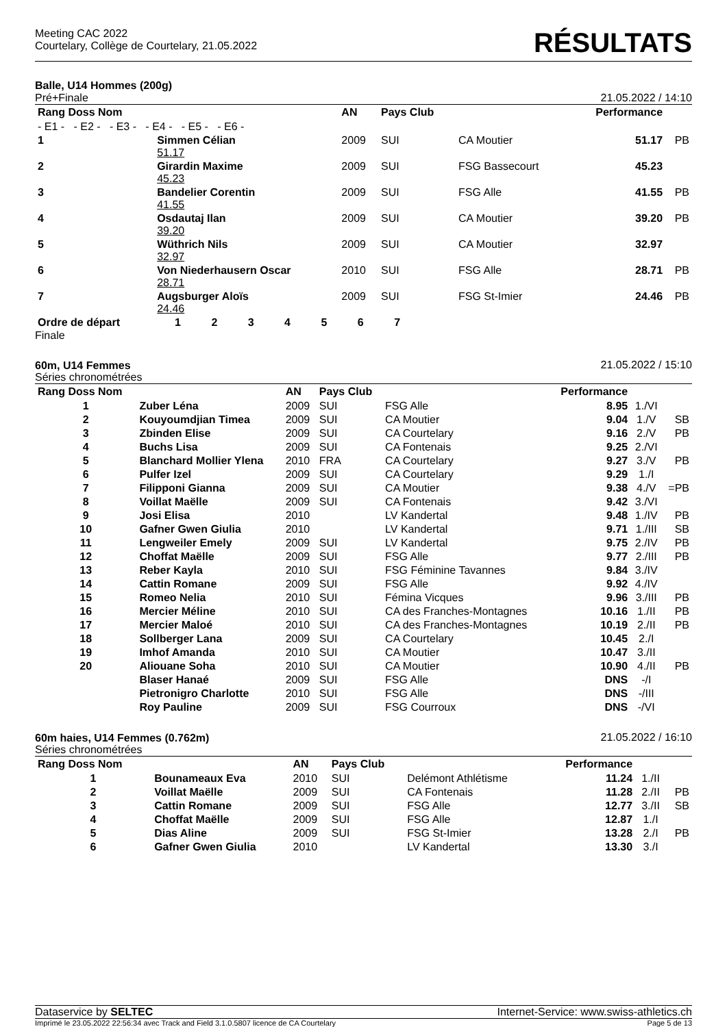Meeting CAC 2022
Courtelary, Collège de Courtelary, 21.05.2022
RÉSULTATS
Balle, U14 Hommes (200g)
Pré+Finale 21.05.2022 / 14:10
| Rang Doss Nom | | AN | Pays Club | | Performance | |
| --- | --- | --- | --- | --- | --- | --- |
| - E1 - - E2 - - E3 - - E4 - - E5 - - E6 - | | | | | | |
| 1 | Simmen Célian 51.17 | 2009 | SUI | CA Moutier | 51.17 | PB |
| 2 | Girardin Maxime 45.23 | 2009 | SUI | FSG Bassecourt | 45.23 | |
| 3 | Bandelier Corentin 41.55 | 2009 | SUI | FSG Alle | 41.55 | PB |
| 4 | Osdautaj Ilan 39.20 | 2009 | SUI | CA Moutier | 39.20 | PB |
| 5 | Wüthrich Nils 32.97 | 2009 | SUI | CA Moutier | 32.97 | |
| 6 | Von Niederhausern Oscar 28.71 | 2010 | SUI | FSG Alle | 28.71 | PB |
| 7 | Augsburger Aloïs 24.46 | 2009 | SUI | FSG St-Imier | 24.46 | PB |
| Ordre de départ 1 2 3 4 5 6 7 | | | | | | |
Finale
60m, U14 Femmes
21.05.2022 / 15:10
Séries chronométrées
| Rang Doss Nom | | AN | Pays Club | | Performance | | |
| --- | --- | --- | --- | --- | --- | --- | --- |
| 1 | Zuber Léna | 2009 | SUI | FSG Alle | 8.95 | 1./VI | |
| 2 | Kouyoumdjian Timea | 2009 | SUI | CA Moutier | 9.04 | 1./V | SB |
| 3 | Zbinden Elise | 2009 | SUI | CA Courtelary | 9.16 | 2./V | PB |
| 4 | Buchs Lisa | 2009 | SUI | CA Fontenais | 9.25 | 2./VI | |
| 5 | Blanchard Mollier Ylena | 2010 | FRA | CA Courtelary | 9.27 | 3./V | PB |
| 6 | Pulfer Izel | 2009 | SUI | CA Courtelary | 9.29 | 1./I | |
| 7 | Filipponi Gianna | 2009 | SUI | CA Moutier | 9.38 | 4./V | =PB |
| 8 | Voillat Maëlle | 2009 | SUI | CA Fontenais | 9.42 | 3./VI | |
| 9 | Josi Elisa | 2010 | | LV Kandertal | 9.48 | 1./IV | PB |
| 10 | Gafner Gwen Giulia | 2010 | | LV Kandertal | 9.71 | 1./III | SB |
| 11 | Lengweiler Emely | 2009 | SUI | LV Kandertal | 9.75 | 2./IV | PB |
| 12 | Choffat Maëlle | 2009 | SUI | FSG Alle | 9.77 | 2./III | PB |
| 13 | Reber Kayla | 2010 | SUI | FSG Féminine Tavannes | 9.84 | 3./IV | |
| 14 | Cattin Romane | 2009 | SUI | FSG Alle | 9.92 | 4./IV | |
| 15 | Romeo Nelia | 2010 | SUI | Fémina Vicques | 9.96 | 3./III | PB |
| 16 | Mercier Méline | 2010 | SUI | CA des Franches-Montagnes | 10.16 | 1./II | PB |
| 17 | Mercier Maloé | 2010 | SUI | CA des Franches-Montagnes | 10.19 | 2./II | PB |
| 18 | Sollberger Lana | 2009 | SUI | CA Courtelary | 10.45 | 2./I | |
| 19 | Imhof Amanda | 2010 | SUI | CA Moutier | 10.47 | 3./II | |
| 20 | Aliouane Soha | 2010 | SUI | CA Moutier | 10.90 | 4./II | PB |
| | Blaser Hanaé | 2009 | SUI | FSG Alle | DNS | -/I | |
| | Pietronigro Charlotte | 2010 | SUI | FSG Alle | DNS | -/III | |
| | Roy Pauline | 2009 | SUI | FSG Courroux | DNS | -/VI | |
60m haies, U14 Femmes (0.762m)
21.05.2022 / 16:10
Séries chronométrées
| Rang Doss Nom | | AN | Pays Club | | Performance | | |
| --- | --- | --- | --- | --- | --- | --- | --- |
| 1 | Bounameaux Eva | 2010 | SUI | Delémont Athlétisme | 11.24 | 1./II | |
| 2 | Voillat Maëlle | 2009 | SUI | CA Fontenais | 11.28 | 2./II | PB |
| 3 | Cattin Romane | 2009 | SUI | FSG Alle | 12.77 | 3./II | SB |
| 4 | Choffat Maëlle | 2009 | SUI | FSG Alle | 12.87 | 1./I | |
| 5 | Dias Aline | 2009 | SUI | FSG St-Imier | 13.28 | 2./I | PB |
| 6 | Gafner Gwen Giulia | 2010 | | LV Kandertal | 13.30 | 3./I | |
Dataservice by SELTEC Internet-Service: www.swiss-athletics.ch
Imprimé le 23.05.2022 22:56:34 avec Track and Field 3.1.0.5807 licence de CA Courtelary Page 5 de 13